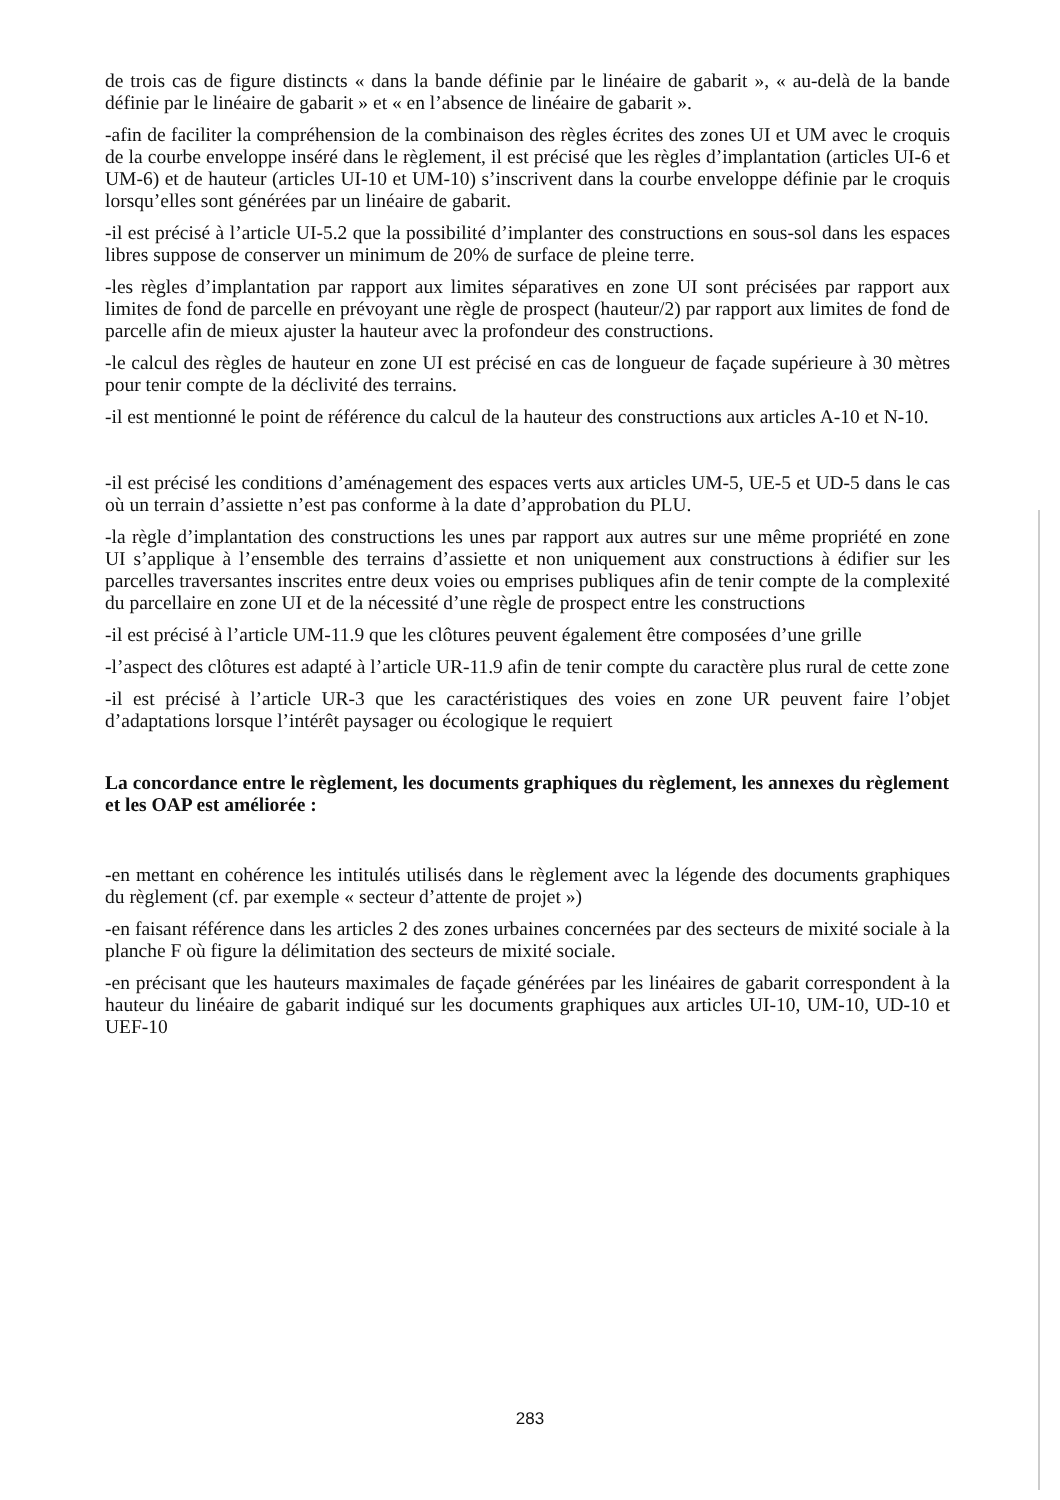de trois cas de figure distincts « dans la bande définie par le linéaire de gabarit », « au-delà de la bande définie par le linéaire de gabarit » et « en l’absence de linéaire de gabarit ».
-afin de faciliter la compréhension de la combinaison des règles écrites des zones UI et UM avec le croquis de la courbe enveloppe inséré dans le règlement, il est précisé que les règles d’implantation (articles UI-6 et UM-6) et de hauteur (articles UI-10 et UM-10) s’inscrivent dans la courbe enveloppe définie par le croquis lorsqu’elles sont générées par un linéaire de gabarit.
-il est précisé à l’article UI-5.2 que la possibilité d’implanter des constructions en sous-sol dans les espaces libres suppose de conserver un minimum de 20% de surface de pleine terre.
-les règles d’implantation par rapport aux limites séparatives en zone UI sont précisées par rapport aux limites de fond de parcelle en prévoyant une règle de prospect (hauteur/2) par rapport aux limites de fond de parcelle afin de mieux ajuster la hauteur avec la profondeur des constructions.
-le calcul des règles de hauteur en zone UI est précisé en cas de longueur de façade supérieure à 30 mètres pour tenir compte de la déclivité des terrains.
-il est mentionné le point de référence du calcul de la hauteur des constructions aux articles A-10 et N-10.
-il est précisé les conditions d’aménagement des espaces verts aux articles UM-5, UE-5 et UD-5 dans le cas où un terrain d’assiette n’est pas conforme à la date d’approbation du PLU.
-la règle d’implantation des constructions les unes par rapport aux autres sur une même propriété en zone UI s’applique à l’ensemble des terrains d’assiette et non uniquement aux constructions à édifier sur les parcelles traversantes inscrites entre deux voies ou emprises publiques afin de tenir compte de la complexité du parcellaire en zone UI et de la nécessité d’une règle de prospect entre les constructions
-il est précisé à l’article UM-11.9 que les clôtures peuvent également être composées d’une grille
-l’aspect des clôtures est adapté à l’article UR-11.9 afin de tenir compte du caractère plus rural de cette zone
-il est précisé à l’article UR-3 que les caractéristiques des voies en zone UR peuvent faire l’objet d’adaptations lorsque l’intérêt paysager ou écologique le requiert
La concordance entre le règlement, les documents graphiques du règlement, les annexes du règlement et les OAP est améliorée :
-en mettant en cohérence les intitulés utilisés dans le règlement avec la légende des documents graphiques du règlement (cf. par exemple « secteur d’attente de projet »)
-en faisant référence dans les articles 2 des zones urbaines concernées par des secteurs de mixité sociale à la planche F où figure la délimitation des secteurs de mixité sociale.
-en précisant que les hauteurs maximales de façade générées par les linéaires de gabarit correspondent à la hauteur du linéaire de gabarit indiqué sur les documents graphiques aux articles UI-10, UM-10, UD-10 et UEF-10
283